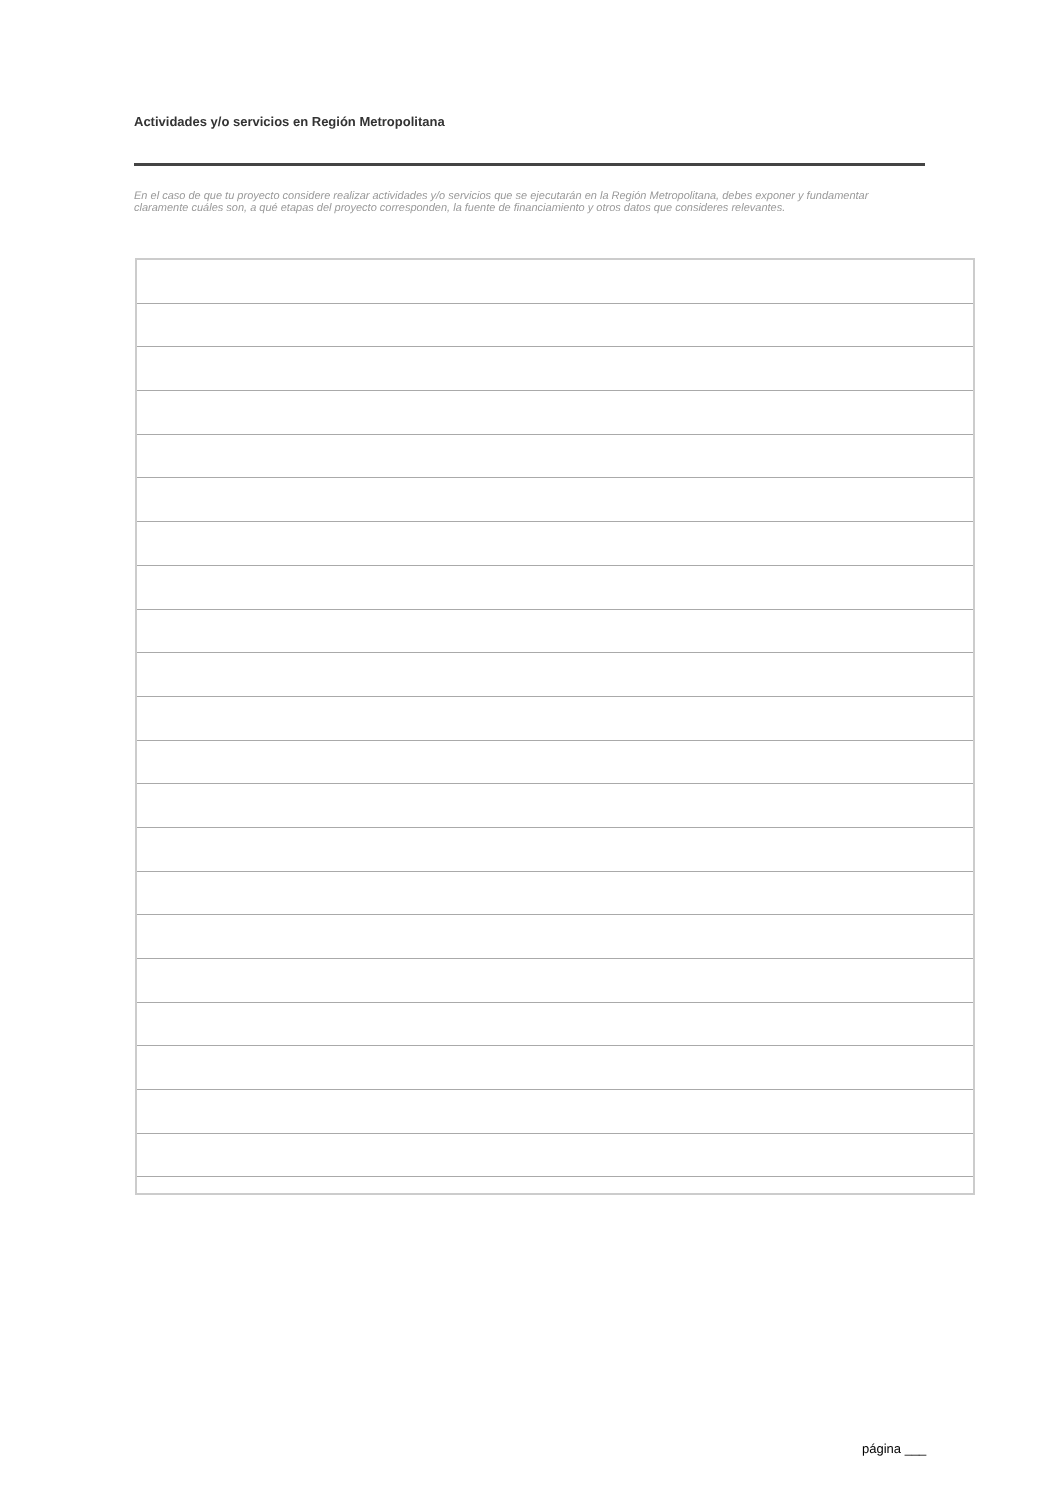Actividades y/o servicios en Región Metropolitana
En el caso de que tu proyecto considere realizar actividades y/o servicios que se ejecutarán en la Región Metropolitana, debes exponer y fundamentar claramente cuáles son, a qué etapas del proyecto corresponden, la fuente de financiamiento y otros datos que consideres relevantes.
página ___